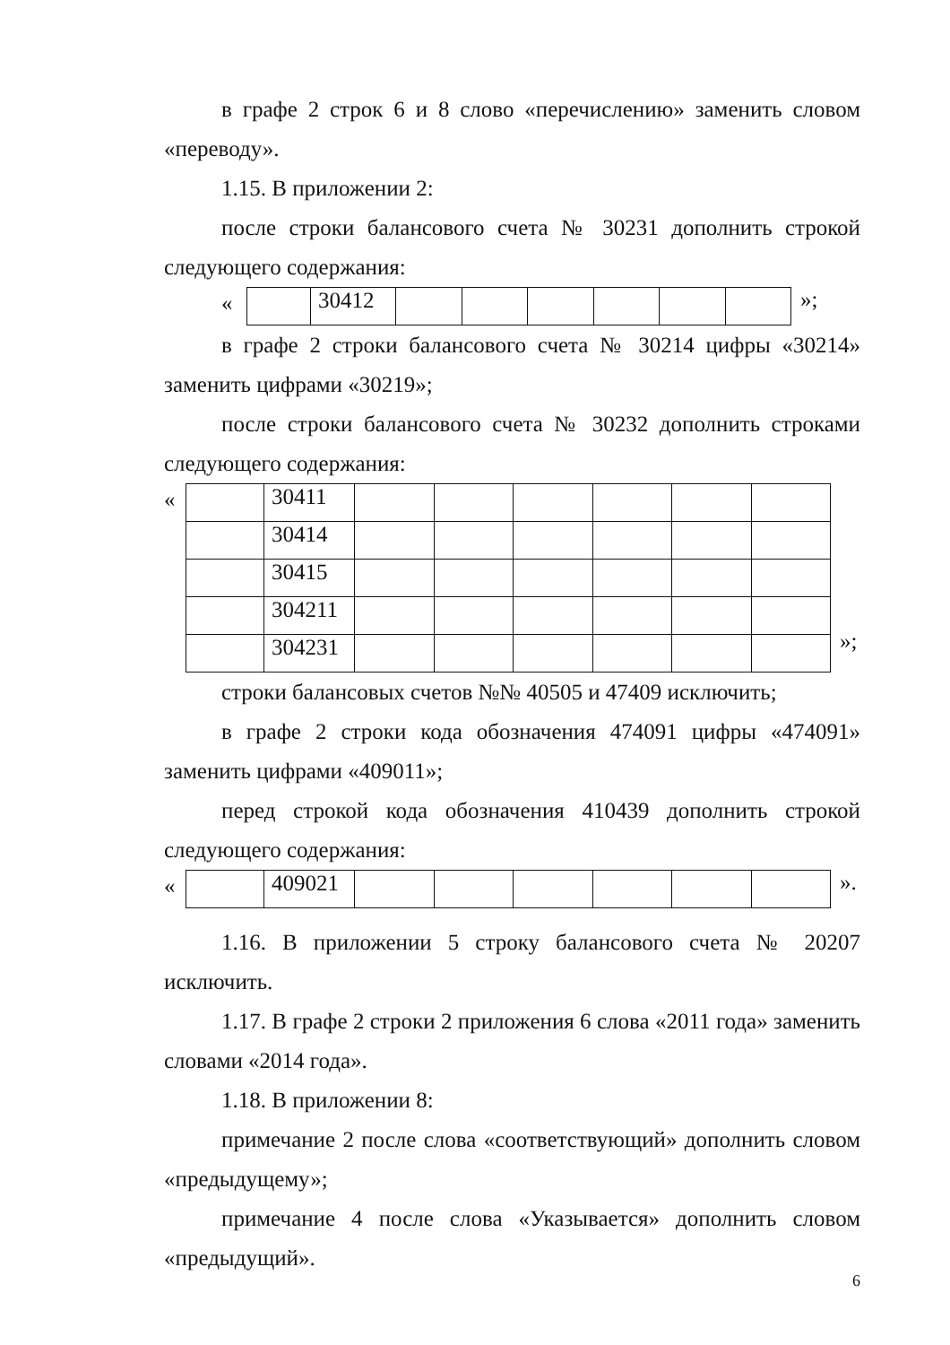в графе 2 строк 6 и 8 слово «перечислению» заменить словом «переводу».
1.15. В приложении 2:
после строки балансового счета № 30231 дополнить строкой следующего содержания:
«
| | 30412 | | | | | | |
»;
в графе 2 строки балансового счета № 30214 цифры «30214» заменить цифрами «30219»;
после строки балансового счета № 30232 дополнить строками следующего содержания:
«
| | 30411 | | | | | | |
| | 30414 | | | | | | |
| | 30415 | | | | | | |
| | 304211 | | | | | | |
| | 304231 | | | | | | |
»;
строки балансовых счетов №№ 40505 и 47409 исключить;
в графе 2 строки кода обозначения 474091 цифры «474091» заменить цифрами «409011»;
перед строкой кода обозначения 410439 дополнить строкой следующего содержания:
«
| | 409021 | | | | | | |
».
1.16. В приложении 5 строку балансового счета № 20207 исключить.
1.17. В графе 2 строки 2 приложения 6 слова «2011 года» заменить словами «2014 года».
1.18. В приложении 8:
примечание 2 после слова «соответствующий» дополнить словом «предыдущему»;
примечание 4 после слова «Указывается» дополнить словом «предыдущий».
6